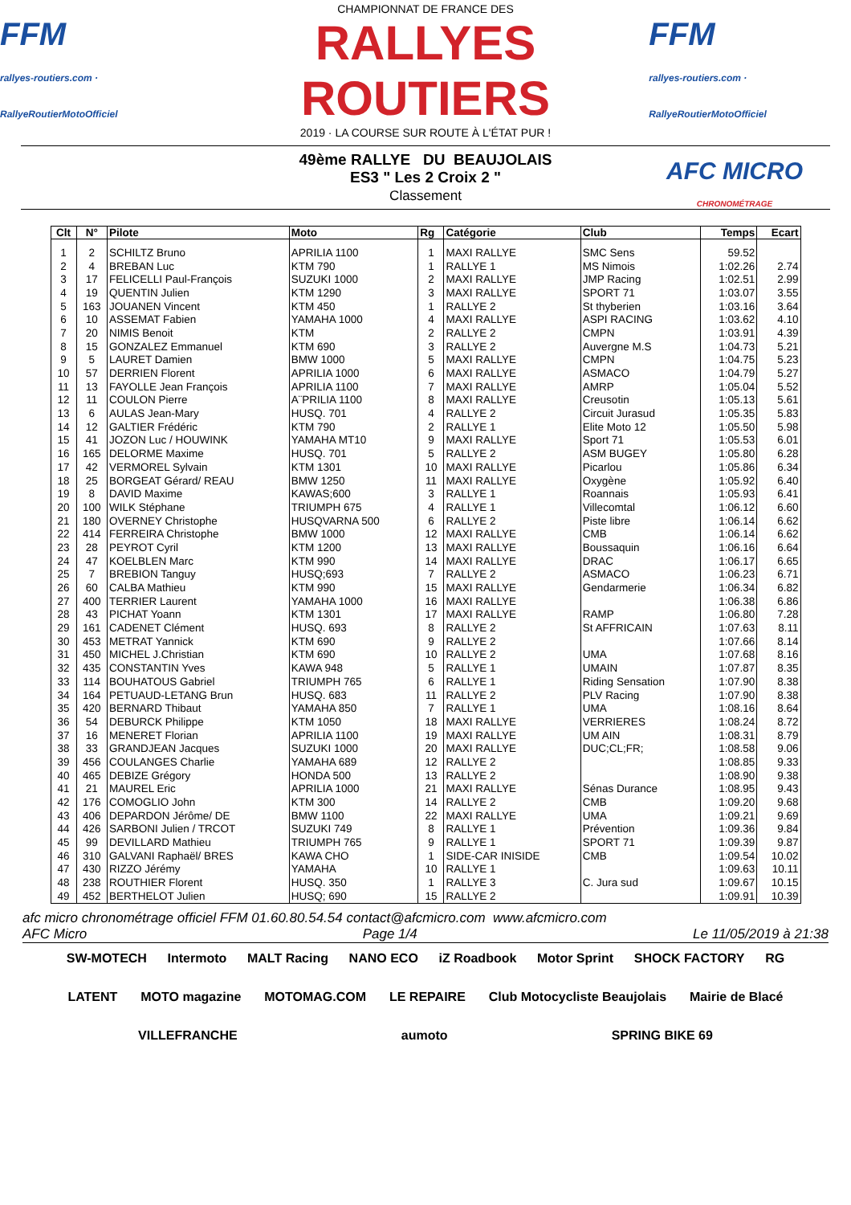FFM
rallyes-routiers.com · RallyeRoutierMotoOfficiel
CHAMPIONNAT DE FRANCE DES
RALLYES ROUTIERS
2019 · LA COURSE SUR ROUTE À L'ÉTAT PUR !
FFM
rallyes-routiers.com · RallyeRoutierMotoOfficiel
49ème RALLYE DU BEAUJOLAIS
ES3 " Les 2 Croix 2 "
Classement
AFC MICRO
CHRONOMÉTRAGE
| Clt | N° | Pilote | Moto | Rg | Catégorie | Club | Temps | Ecart |
| --- | --- | --- | --- | --- | --- | --- | --- | --- |
| 1 | 2 | SCHILTZ Bruno | APRILIA 1100 | 1 | MAXI RALLYE | SMC Sens | 59.52 | |
| 2 | 4 | BREBAN Luc | KTM 790 | 1 | RALLYE 1 | MS Nimois | 1:02.26 | 2.74 |
| 3 | 17 | FELICELLI Paul-François | SUZUKI 1000 | 2 | MAXI RALLYE | JMP Racing | 1:02.51 | 2.99 |
| 4 | 19 | QUENTIN Julien | KTM 1290 | 3 | MAXI RALLYE | SPORT 71 | 1:03.07 | 3.55 |
| 5 | 163 | JOUANEN Vincent | KTM 450 | 1 | RALLYE 2 | St thyberien | 1:03.16 | 3.64 |
| 6 | 10 | ASSEMAT Fabien | YAMAHA 1000 | 4 | MAXI RALLYE | ASPI RACING | 1:03.62 | 4.10 |
| 7 | 20 | NIMIS Benoit | KTM | 2 | RALLYE 2 | CMPN | 1:03.91 | 4.39 |
| 8 | 15 | GONZALEZ Emmanuel | KTM 690 | 3 | RALLYE 2 | Auvergne M.S | 1:04.73 | 5.21 |
| 9 | 5 | LAURET Damien | BMW 1000 | 5 | MAXI RALLYE | CMPN | 1:04.75 | 5.23 |
| 10 | 57 | DERRIEN Florent | APRILIA 1000 | 6 | MAXI RALLYE | ASMACO | 1:04.79 | 5.27 |
| 11 | 13 | FAYOLLE Jean François | APRILIA 1100 | 7 | MAXI RALLYE | AMRP | 1:05.04 | 5.52 |
| 12 | 11 | COULON Pierre | A¨PRILIA 1100 | 8 | MAXI RALLYE | Creusotin | 1:05.13 | 5.61 |
| 13 | 6 | AULAS Jean-Mary | HUSQ. 701 | 4 | RALLYE 2 | Circuit Jurasud | 1:05.35 | 5.83 |
| 14 | 12 | GALTIER Frédéric | KTM 790 | 2 | RALLYE 1 | Elite Moto 12 | 1:05.50 | 5.98 |
| 15 | 41 | JOZON Luc / HOUWINK | YAMAHA MT10 | 9 | MAXI RALLYE | Sport 71 | 1:05.53 | 6.01 |
| 16 | 165 | DELORME Maxime | HUSQ. 701 | 5 | RALLYE 2 | ASM BUGEY | 1:05.80 | 6.28 |
| 17 | 42 | VERMOREL Sylvain | KTM 1301 | 10 | MAXI RALLYE | Picarlou | 1:05.86 | 6.34 |
| 18 | 25 | BORGEAT Gérard/ REAU | BMW 1250 | 11 | MAXI RALLYE | Oxygène | 1:05.92 | 6.40 |
| 19 | 8 | DAVID Maxime | KAWAS;600 | 3 | RALLYE 1 | Roannais | 1:05.93 | 6.41 |
| 20 | 100 | WILK Stéphane | TRIUMPH 675 | 4 | RALLYE 1 | Villecomtal | 1:06.12 | 6.60 |
| 21 | 180 | OVERNEY Christophe | HUSQVARNA 500 | 6 | RALLYE 2 | Piste libre | 1:06.14 | 6.62 |
| 22 | 414 | FERREIRA Christophe | BMW 1000 | 12 | MAXI RALLYE | CMB | 1:06.14 | 6.62 |
| 23 | 28 | PEYROT Cyril | KTM 1200 | 13 | MAXI RALLYE | Boussaquin | 1:06.16 | 6.64 |
| 24 | 47 | KOELBLEN Marc | KTM 990 | 14 | MAXI RALLYE | DRAC | 1:06.17 | 6.65 |
| 25 | 7 | BREBION Tanguy | HUSQ;693 | 7 | RALLYE 2 | ASMACO | 1:06.23 | 6.71 |
| 26 | 60 | CALBA Mathieu | KTM 990 | 15 | MAXI RALLYE | Gendarmerie | 1:06.34 | 6.82 |
| 27 | 400 | TERRIER Laurent | YAMAHA 1000 | 16 | MAXI RALLYE | | 1:06.38 | 6.86 |
| 28 | 43 | PICHAT Yoann | KTM 1301 | 17 | MAXI RALLYE | RAMP | 1:06.80 | 7.28 |
| 29 | 161 | CADENET Clément | HUSQ. 693 | 8 | RALLYE 2 | St AFFRICAIN | 1:07.63 | 8.11 |
| 30 | 453 | METRAT Yannick | KTM 690 | 9 | RALLYE 2 | | 1:07.66 | 8.14 |
| 31 | 450 | MICHEL J.Christian | KTM 690 | 10 | RALLYE 2 | UMA | 1:07.68 | 8.16 |
| 32 | 435 | CONSTANTIN Yves | KAWA 948 | 5 | RALLYE 1 | UMAIN | 1:07.87 | 8.35 |
| 33 | 114 | BOUHATOUS Gabriel | TRIUMPH 765 | 6 | RALLYE 1 | Riding Sensation | 1:07.90 | 8.38 |
| 34 | 164 | PETUAUD-LETANG Brun | HUSQ. 683 | 11 | RALLYE 2 | PLV Racing | 1:07.90 | 8.38 |
| 35 | 420 | BERNARD Thibaut | YAMAHA 850 | 7 | RALLYE 1 | UMA | 1:08.16 | 8.64 |
| 36 | 54 | DEBURCK Philippe | KTM 1050 | 18 | MAXI RALLYE | VERRIERES | 1:08.24 | 8.72 |
| 37 | 16 | MENERET Florian | APRILIA 1100 | 19 | MAXI RALLYE | UM AIN | 1:08.31 | 8.79 |
| 38 | 33 | GRANDJEAN Jacques | SUZUKI 1000 | 20 | MAXI RALLYE | DUC;CL;FR; | 1:08.58 | 9.06 |
| 39 | 456 | COULANGES Charlie | YAMAHA 689 | 12 | RALLYE 2 | | 1:08.85 | 9.33 |
| 40 | 465 | DEBIZE Grégory | HONDA 500 | 13 | RALLYE 2 | | 1:08.90 | 9.38 |
| 41 | 21 | MAUREL Eric | APRILIA 1000 | 21 | MAXI RALLYE | Sénas Durance | 1:08.95 | 9.43 |
| 42 | 176 | COMOGLIO John | KTM 300 | 14 | RALLYE 2 | CMB | 1:09.20 | 9.68 |
| 43 | 406 | DEPARDON Jérôme/ DE | BMW 1100 | 22 | MAXI RALLYE | UMA | 1:09.21 | 9.69 |
| 44 | 426 | SARBONI Julien / TRCOT | SUZUKI 749 | 8 | RALLYE 1 | Prévention | 1:09.36 | 9.84 |
| 45 | 99 | DEVILLARD Mathieu | TRIUMPH 765 | 9 | RALLYE 1 | SPORT 71 | 1:09.39 | 9.87 |
| 46 | 310 | GALVANI Raphaël/ BRES | KAWA CHO | 1 | SIDE-CAR INISIDE | CMB | 1:09.54 | 10.02 |
| 47 | 430 | RIZZO Jérémy | YAMAHA | 10 | RALLYE 1 | | 1:09.63 | 10.11 |
| 48 | 238 | ROUTHIER Florent | HUSQ. 350 | 1 | RALLYE 3 | C. Jura sud | 1:09.67 | 10.15 |
| 49 | 452 | BERTHELOT Julien | HUSQ; 690 | 15 | RALLYE 2 | | 1:09.91 | 10.39 |
afc micro chronométrage officiel FFM 01.60.80.54.54 contact@afcmicro.com www.afcmicro.com
AFC Micro Page 1/4 Le 11/05/2019 à 21:38
SW-MOTECH Intermoto MALT Racing NANO ECO iZ Roadbook Motor Sprint SHOCK FACTORY RG LATENT MOTO magazine MOTOMAG.COM LE REPAIRE Club Motocycliste Beaujolais Mairie de Blacé VILLEFRANCHE aumoto SPRING BIKE 69